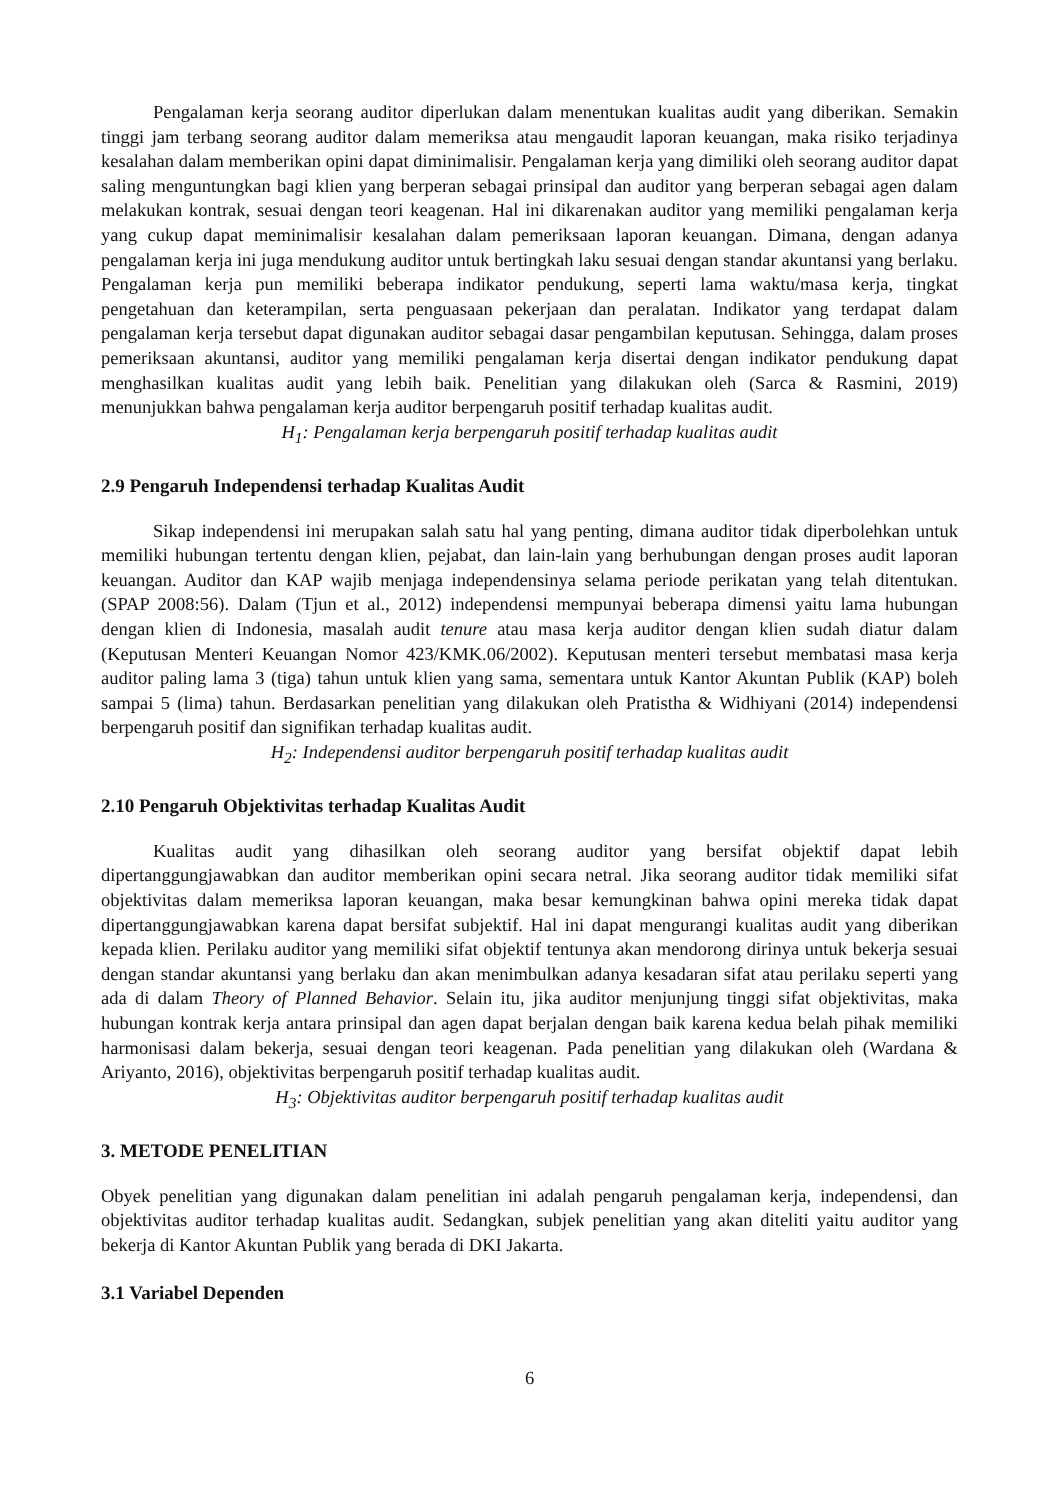Pengalaman kerja seorang auditor diperlukan dalam menentukan kualitas audit yang diberikan. Semakin tinggi jam terbang seorang auditor dalam memeriksa atau mengaudit laporan keuangan, maka risiko terjadinya kesalahan dalam memberikan opini dapat diminimalisir. Pengalaman kerja yang dimiliki oleh seorang auditor dapat saling menguntungkan bagi klien yang berperan sebagai prinsipal dan auditor yang berperan sebagai agen dalam melakukan kontrak, sesuai dengan teori keagenan. Hal ini dikarenakan auditor yang memiliki pengalaman kerja yang cukup dapat meminimalisir kesalahan dalam pemeriksaan laporan keuangan. Dimana, dengan adanya pengalaman kerja ini juga mendukung auditor untuk bertingkah laku sesuai dengan standar akuntansi yang berlaku. Pengalaman kerja pun memiliki beberapa indikator pendukung, seperti lama waktu/masa kerja, tingkat pengetahuan dan keterampilan, serta penguasaan pekerjaan dan peralatan. Indikator yang terdapat dalam pengalaman kerja tersebut dapat digunakan auditor sebagai dasar pengambilan keputusan. Sehingga, dalam proses pemeriksaan akuntansi, auditor yang memiliki pengalaman kerja disertai dengan indikator pendukung dapat menghasilkan kualitas audit yang lebih baik. Penelitian yang dilakukan oleh (Sarca & Rasmini, 2019) menunjukkan bahwa pengalaman kerja auditor berpengaruh positif terhadap kualitas audit.
H<sub>1</sub>: Pengalaman kerja berpengaruh positif terhadap kualitas audit
2.9 Pengaruh Independensi terhadap Kualitas Audit
Sikap independensi ini merupakan salah satu hal yang penting, dimana auditor tidak diperbolehkan untuk memiliki hubungan tertentu dengan klien, pejabat, dan lain-lain yang berhubungan dengan proses audit laporan keuangan. Auditor dan KAP wajib menjaga independensinya selama periode perikatan yang telah ditentukan. (SPAP 2008:56). Dalam (Tjun et al., 2012) independensi mempunyai beberapa dimensi yaitu lama hubungan dengan klien di Indonesia, masalah audit tenure atau masa kerja auditor dengan klien sudah diatur dalam (Keputusan Menteri Keuangan Nomor 423/KMK.06/2002). Keputusan menteri tersebut membatasi masa kerja auditor paling lama 3 (tiga) tahun untuk klien yang sama, sementara untuk Kantor Akuntan Publik (KAP) boleh sampai 5 (lima) tahun. Berdasarkan penelitian yang dilakukan oleh Pratistha & Widhiyani (2014) independensi berpengaruh positif dan signifikan terhadap kualitas audit.
H<sub>2</sub>: Independensi auditor berpengaruh positif terhadap kualitas audit
2.10 Pengaruh Objektivitas terhadap Kualitas Audit
Kualitas audit yang dihasilkan oleh seorang auditor yang bersifat objektif dapat lebih dipertanggungjawabkan dan auditor memberikan opini secara netral. Jika seorang auditor tidak memiliki sifat objektivitas dalam memeriksa laporan keuangan, maka besar kemungkinan bahwa opini mereka tidak dapat dipertanggungjawabkan karena dapat bersifat subjektif. Hal ini dapat mengurangi kualitas audit yang diberikan kepada klien. Perilaku auditor yang memiliki sifat objektif tentunya akan mendorong dirinya untuk bekerja sesuai dengan standar akuntansi yang berlaku dan akan menimbulkan adanya kesadaran sifat atau perilaku seperti yang ada di dalam Theory of Planned Behavior. Selain itu, jika auditor menjunjung tinggi sifat objektivitas, maka hubungan kontrak kerja antara prinsipal dan agen dapat berjalan dengan baik karena kedua belah pihak memiliki harmonisasi dalam bekerja, sesuai dengan teori keagenan. Pada penelitian yang dilakukan oleh (Wardana & Ariyanto, 2016), objektivitas berpengaruh positif terhadap kualitas audit.
H<sub>3</sub>: Objektivitas auditor berpengaruh positif terhadap kualitas audit
3. METODE PENELITIAN
Obyek penelitian yang digunakan dalam penelitian ini adalah pengaruh pengalaman kerja, independensi, dan objektivitas auditor terhadap kualitas audit. Sedangkan, subjek penelitian yang akan diteliti yaitu auditor yang bekerja di Kantor Akuntan Publik yang berada di DKI Jakarta.
3.1 Variabel Dependen
6